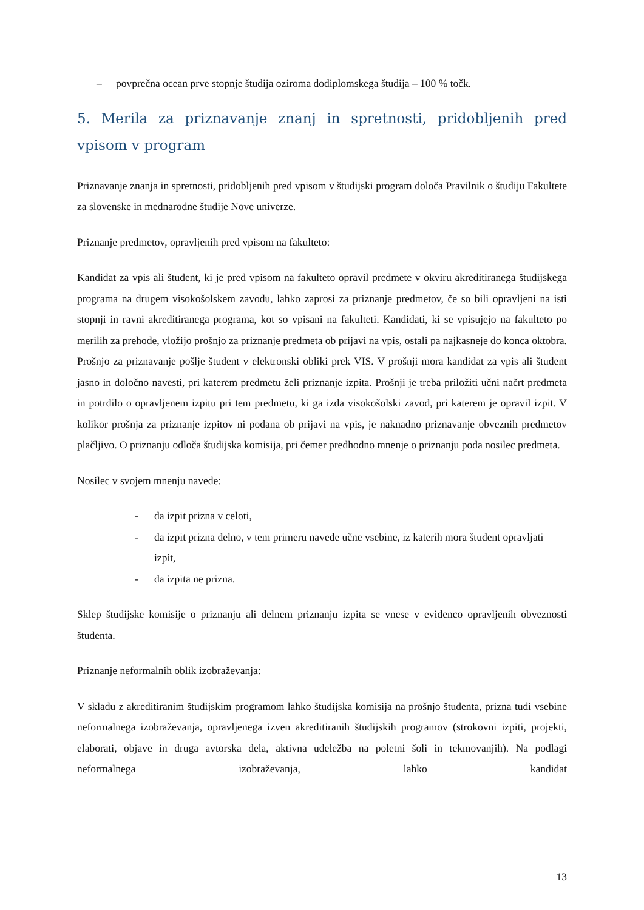– povprečna ocean prve stopnje študija oziroma dodiplomskega študija – 100 % točk.
5. Merila za priznavanje znanj in spretnosti, pridobljenih pred vpisom v program
Priznavanje znanja in spretnosti, pridobljenih pred vpisom v študijski program določa Pravilnik o študiju Fakultete za slovenske in mednarodne študije Nove univerze.
Priznanje predmetov, opravljenih pred vpisom na fakulteto:
Kandidat za vpis ali študent, ki je pred vpisom na fakulteto opravil predmete v okviru akreditiranega študijskega programa na drugem visokošolskem zavodu, lahko zaprosi za priznanje predmetov, če so bili opravljeni na isti stopnji in ravni akreditiranega programa, kot so vpisani na fakulteti. Kandidati, ki se vpisujejo na fakulteto po merilih za prehode, vložijo prošnjo za priznanje predmeta ob prijavi na vpis, ostali pa najkasneje do konca oktobra. Prošnjo za priznavanje pošlje študent v elektronski obliki prek VIS. V prošnji mora kandidat za vpis ali študent jasno in določno navesti, pri katerem predmetu želi priznanje izpita. Prošnji je treba priložiti učni načrt predmeta in potrdilo o opravljenem izpitu pri tem predmetu, ki ga izda visokošolski zavod, pri katerem je opravil izpit. V kolikor prošnja za priznanje izpitov ni podana ob prijavi na vpis, je naknadno priznavanje obveznih predmetov plačljivo. O priznanju odloča študijska komisija, pri čemer predhodno mnenje o priznanju poda nosilec predmeta.
Nosilec v svojem mnenju navede:
- da izpit prizna v celoti,
- da izpit prizna delno, v tem primeru navede učne vsebine, iz katerih mora študent opravljati izpit,
- da izpita ne prizna.
Sklep študijske komisije o priznanju ali delnem priznanju izpita se vnese v evidenco opravljenih obveznosti študenta.
Priznanje neformalnih oblik izobraževanja:
V skladu z akreditiranim študijskim programom lahko študijska komisija na prošnjo študenta, prizna tudi vsebine neformalnega izobraževanja, opravljenega izven akreditiranih študijskih programov (strokovni izpiti, projekti, elaborati, objave in druga avtorska dela, aktivna udeležba na poletni šoli in tekmovanjih). Na podlagi neformalnega izobraževanja, lahko kandidat
13